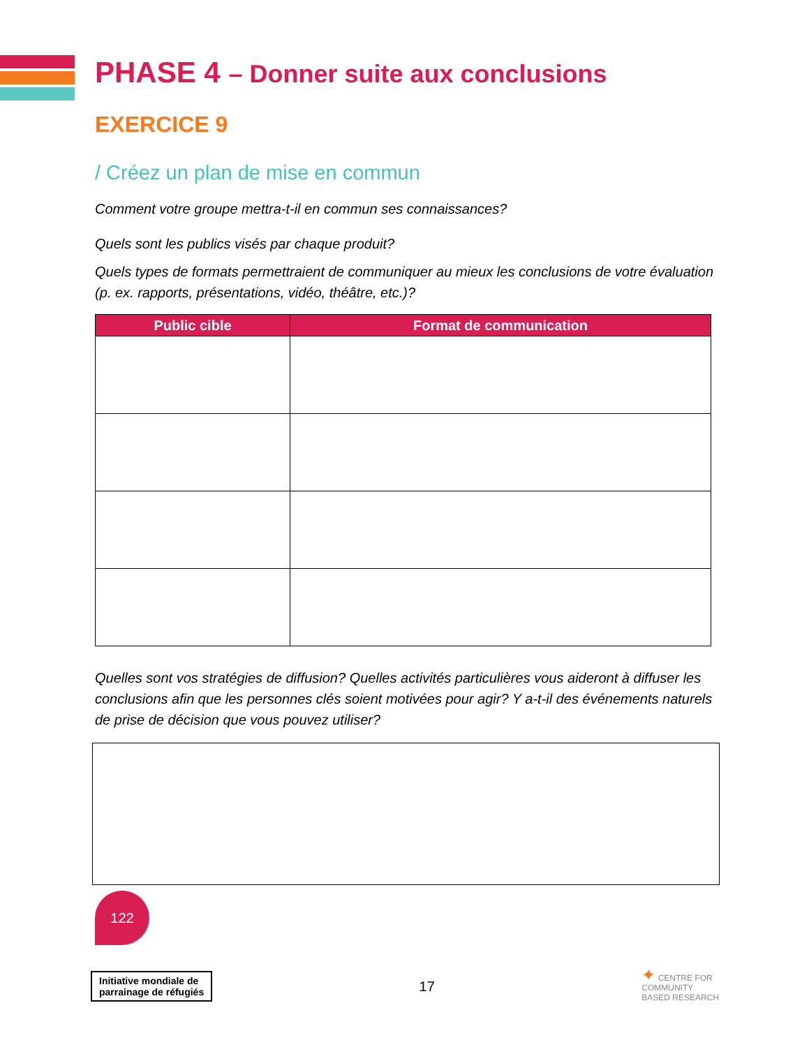PHASE 4 – Donner suite aux conclusions
EXERCICE 9
/ Créez un plan de mise en commun
Comment votre groupe mettra-t-il en commun ses connaissances?
Quels sont les publics visés par chaque produit?
Quels types de formats permettraient de communiquer au mieux les conclusions de votre évaluation (p. ex. rapports, présentations, vidéo, théâtre, etc.)?
| Public cible | Format de communication |
| --- | --- |
Quelles sont vos stratégies de diffusion? Quelles activités particulières vous aideront à diffuser les conclusions afin que les personnes clés soient motivées pour agir? Y a-t-il des événements naturels de prise de décision que vous pouvez utiliser?
122
Initiative mondiale de
parrainage de réfugiés
17
✦ CENTRE FOR
COMMUNITY
BASED RESEARCH